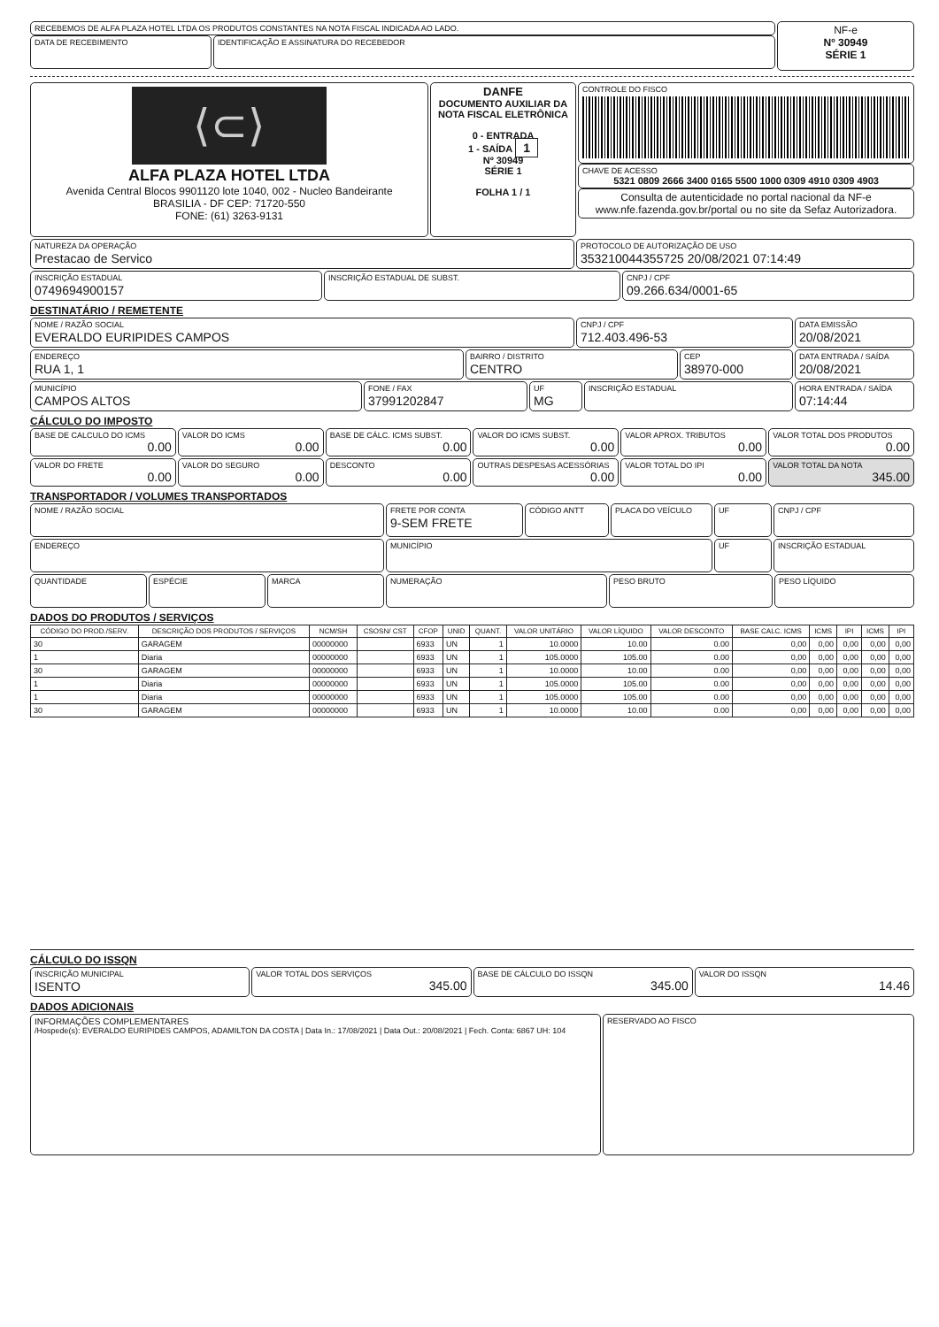RECEBEMOS DE ALFA PLAZA HOTEL LTDA OS PRODUTOS CONSTANTES NA NOTA FISCAL INDICADA AO LADO.
DATA DE RECEBIMENTO IDENTIFICAÇÃO E ASSINATURA DO RECEBEDOR
NF-e
Nº 30949
SÉRIE 1
⟨⊂⟩
ALFA PLAZA HOTEL LTDA
Avenida Central Blocos 9901120 lote 1040, 002 - Nucleo Bandeirante
BRASILIA - DF CEP: 71720-550
FONE: (61) 3263-9131
DANFE
DOCUMENTO AUXILIAR DA NOTA FISCAL ELETRÔNICA
0 - ENTRADA
1 - SAÍDA 1
Nº 30949
SÉRIE 1
FOLHA 1 / 1
CONTROLE DO FISCO
CHAVE DE ACESSO
5321 0809 2666 3400 0165 5500 1000 0309 4910 0309 4903
Consulta de autenticidade no portal nacional da NF-e
www.nfe.fazenda.gov.br/portal ou no site da Sefaz Autorizadora.
NATUREZA DA OPERAÇÃO
Prestacao de Servico
PROTOCOLO DE AUTORIZAÇÃO DE USO
353210044355725 20/08/2021 07:14:49
INSCRIÇÃO ESTADUAL
0749694900157
INSCRIÇÃO ESTADUAL DE SUBST. CNPJ / CPF
09.266.634/0001-65
DESTINATÁRIO / REMETENTE
NOME / RAZÃO SOCIAL
EVERALDO EURIPIDES CAMPOS
CNPJ / CPF
712.403.496-53
DATA EMISSÃO
20/08/2021
ENDEREÇO
RUA 1, 1
BAIRRO / DISTRITO
CENTRO
CEP
38970-000
DATA ENTRADA / SAÍDA
20/08/2021
MUNICÍPIO
CAMPOS ALTOS
FONE / FAX
37991202847
UF
MG
INSCRIÇÃO ESTADUAL HORA ENTRADA / SAÍDA
07:14:44
CÁLCULO DO IMPOSTO
BASE DE CALCULO DO ICMS
0.00
VALOR DO ICMS
0.00
BASE DE CÁLC. ICMS SUBST.
0.00
VALOR DO ICMS SUBST.
0.00
VALOR APROX. TRIBUTOS
0.00
VALOR TOTAL DOS PRODUTOS
0.00
VALOR DO FRETE
0.00
VALOR DO SEGURO
0.00
DESCONTO
0.00
OUTRAS DESPESAS ACESSÓRIAS
0.00
VALOR TOTAL DO IPI
0.00
VALOR TOTAL DA NOTA
345.00
TRANSPORTADOR / VOLUMES TRANSPORTADOS
NOME / RAZÃO SOCIAL
FRETE POR CONTA
9-SEM FRETE
CÓDIGO ANTT
PLACA DO VEÍCULO
UF CNPJ / CPF
ENDEREÇO
MUNICÍPIO UF INSCRIÇÃO ESTADUAL
QUANTIDADE
ESPÉCIE MARCA NUMERAÇÃO PESO BRUTO PESO LÍQUIDO
DADOS DO PRODUTOS / SERVIÇOS
| CÓDIGO DO PROD./SERV. | DESCRIÇÃO DOS PRODUTOS / SERVIÇOS | NCM/SH | CSOSN/ CST | CFOP | UNID | QUANT. | VALOR UNITÁRIO | VALOR LÍQUIDO | VALOR DESCONTO | BASE CALC. ICMS | ICMS | IPI | ICMS | IPI |
| --- | --- | --- | --- | --- | --- | --- | --- | --- | --- | --- | --- | --- | --- | --- |
| 30 | GARAGEM | 00000000 | | 6933 | UN | 1 | 10.0000 | 10.00 | 0.00 | 0,00 | 0,00 | 0,00 | 0,00 | 0,00 |
| 1 | Diaria | 00000000 | | 6933 | UN | 1 | 105.0000 | 105.00 | 0.00 | 0,00 | 0,00 | 0,00 | 0,00 | 0,00 |
| 30 | GARAGEM | 00000000 | | 6933 | UN | 1 | 10.0000 | 10.00 | 0.00 | 0,00 | 0,00 | 0,00 | 0,00 | 0,00 |
| 1 | Diaria | 00000000 | | 6933 | UN | 1 | 105.0000 | 105.00 | 0.00 | 0,00 | 0,00 | 0,00 | 0,00 | 0,00 |
| 1 | Diaria | 00000000 | | 6933 | UN | 1 | 105.0000 | 105.00 | 0.00 | 0,00 | 0,00 | 0,00 | 0,00 | 0,00 |
| 30 | GARAGEM | 00000000 | | 6933 | UN | 1 | 10.0000 | 10.00 | 0.00 | 0,00 | 0,00 | 0,00 | 0,00 | 0,00 |
CÁLCULO DO ISSQN
INSCRIÇÃO MUNICIPAL
ISENTO
VALOR TOTAL DOS SERVIÇOS
345.00
BASE DE CÁLCULO DO ISSQN
345.00
VALOR DO ISSQN
14.46
DADOS ADICIONAIS
INFORMAÇÕES COMPLEMENTARES
/Hospede(s): EVERALDO EURIPIDES CAMPOS, ADAMILTON DA COSTA | Data In.: 17/08/2021 | Data Out.: 20/08/2021 | Fech. Conta: 6867 UH: 104
RESERVADO AO FISCO